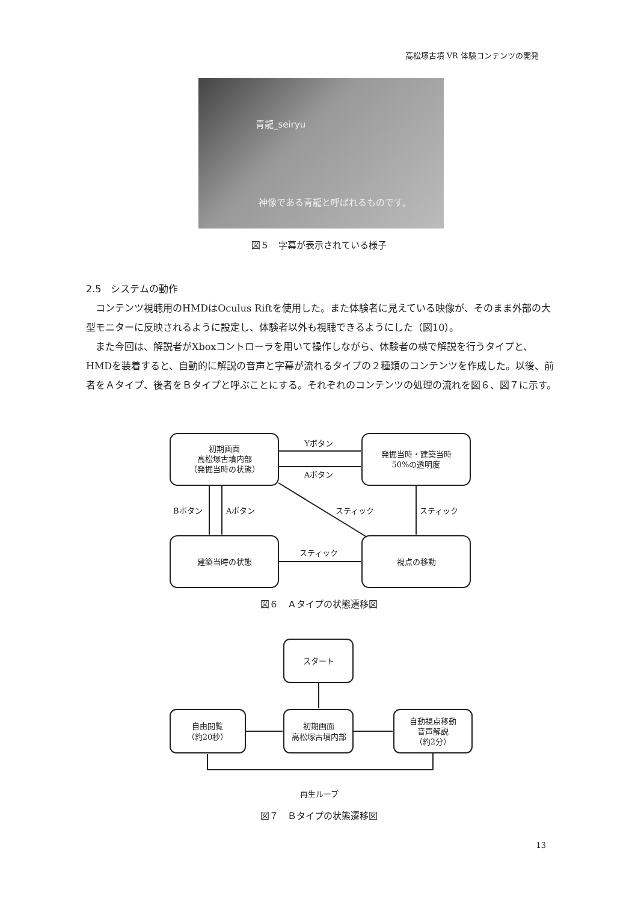高松塚古墳 VR 体験コンテンツの開発
青龍_seiryu
神像である青龍と呼ばれるものです。
図５　字幕が表示されている様子
2.5　システムの動作
コンテンツ視聴用のHMDはOculus Riftを使用した。また体験者に見えている映像が、そのまま外部の大型モニターに反映されるように設定し、体験者以外も視聴できるようにした（図10）。
また今回は、解説者がXboxコントローラを用いて操作しながら、体験者の横で解説を行うタイプと、HMDを装着すると、自動的に解説の音声と字幕が流れるタイプの２種類のコンテンツを作成した。以後、前者をＡタイプ、後者をＢタイプと呼ぶことにする。それぞれのコンテンツの処理の流れを図６、図７に示す。
初期画面
高松塚古墳内部
（発掘当時の状態）
発掘当時・建築当時
50%の透明度
Yボタン
Aボタン
Bボタン
Aボタン
スティック
スティック
スティック
建築当時の状態
視点の移動
図６　Ａタイプの状態遷移図
スタート
自由閲覧
（約20秒）
初期画面
高松塚古墳内部
自動視点移動
音声解説
（約2分）
再生ループ
図７　Ｂタイプの状態遷移図
13